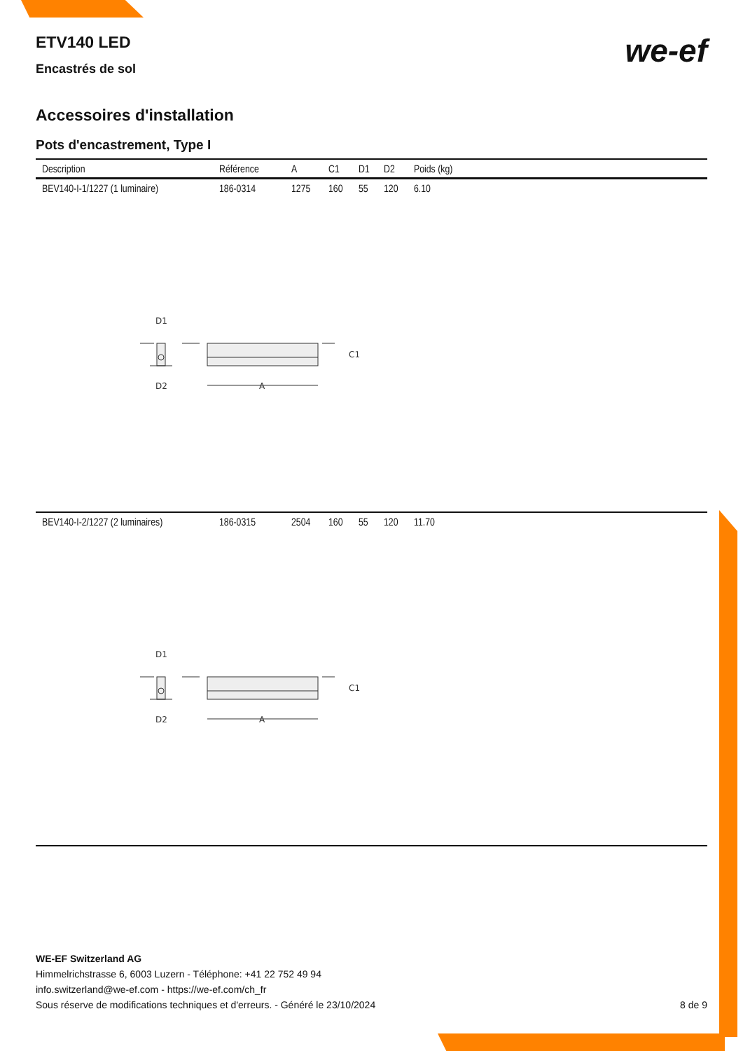ETV140 LED
we-ef
Encastrés de sol
Accessoires d'installation
Pots d'encastrement, Type I
| Description | Référence | A | C1 | D1 | D2 | Poids (kg) |
| --- | --- | --- | --- | --- | --- | --- |
| BEV140-I-1/1227 (1 luminaire) | 186-0314 | 1275 | 160 | 55 | 120 | 6.10 |
| D1 C1 D2 A | | | | | | |
| BEV140-I-2/1227 (2 luminaires) | 186-0315 | 2504 | 160 | 55 | 120 | 11.70 |
| D1 C1 D2 A | | | | | | |
WE-EF Switzerland AG
Himmelrichstrasse 6, 6003 Luzern - Téléphone: +41 22 752 49 94
info.switzerland@we-ef.com - https://we-ef.com/ch_fr
Sous réserve de modifications techniques et d'erreurs. - Généré le 23/10/2024 8 de 9